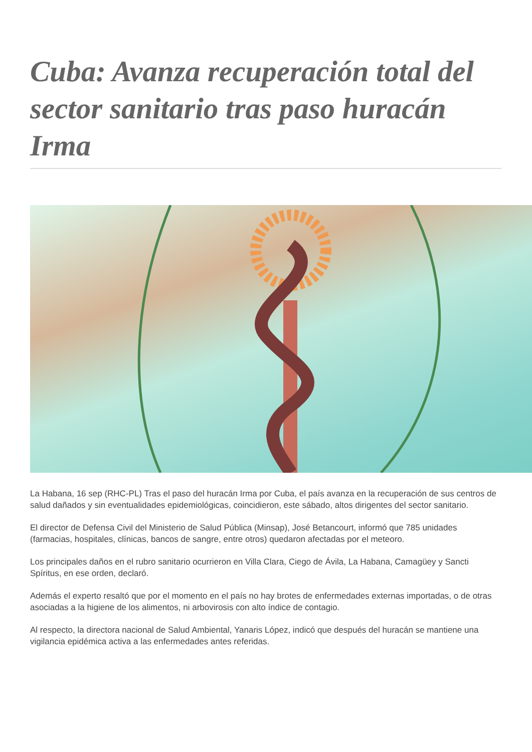Cuba: Avanza recuperación total del sector sanitario tras paso huracán Irma
La Habana, 16 sep (RHC-PL) Tras el paso del huracán Irma por Cuba, el país avanza en la recuperación de sus centros de salud dañados y sin eventualidades epidemiológicas, coincidieron, este sábado, altos dirigentes del sector sanitario.
El director de Defensa Civil del Ministerio de Salud Pública (Minsap), José Betancourt, informó que 785 unidades (farmacias, hospitales, clínicas, bancos de sangre, entre otros) quedaron afectadas por el meteoro.
Los principales daños en el rubro sanitario ocurrieron en Villa Clara, Ciego de Ávila, La Habana, Camagüey y Sancti Spíritus, en ese orden, declaró.
Además el experto resaltó que por el momento en el país no hay brotes de enfermedades externas importadas, o de otras asociadas a la higiene de los alimentos, ni arbovirosis con alto índice de contagio.
Al respecto, la directora nacional de Salud Ambiental, Yanaris López, indicó que después del huracán se mantiene una vigilancia epidémica activa a las enfermedades antes referidas.